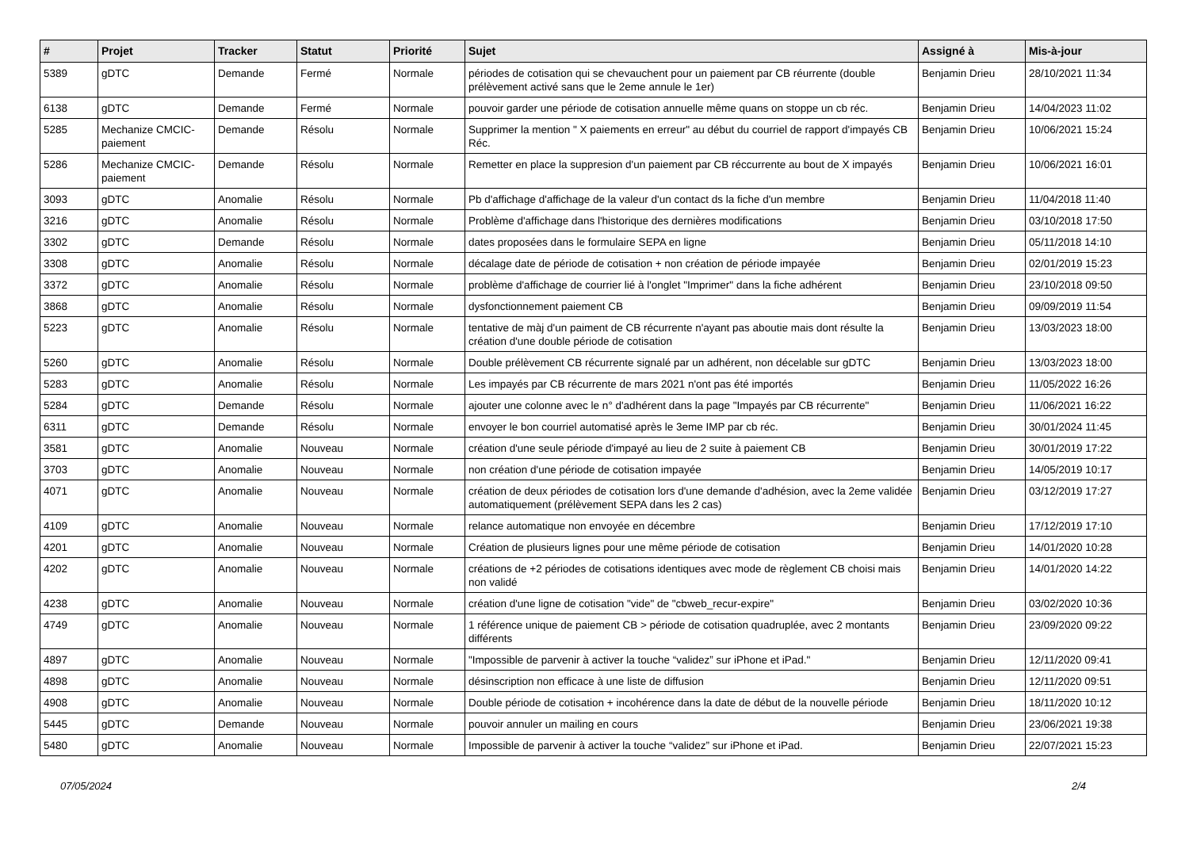| # | Projet | Tracker | Statut | Priorité | Sujet | Assigné à | Mis-à-jour |
| --- | --- | --- | --- | --- | --- | --- | --- |
| 5389 | gDTC | Demande | Fermé | Normale | périodes de cotisation qui se chevauchent pour un paiement par CB réurrente (double prélèvement activé sans que le 2eme annule le 1er) | Benjamin Drieu | 28/10/2021 11:34 |
| 6138 | gDTC | Demande | Fermé | Normale | pouvoir garder une période de cotisation annuelle même quans on stoppe un cb réc. | Benjamin Drieu | 14/04/2023 11:02 |
| 5285 | Mechanize CMCIC-paiement | Demande | Résolu | Normale | Supprimer la mention " X paiements en erreur" au début du courriel de rapport d'impayés CB Réc. | Benjamin Drieu | 10/06/2021 15:24 |
| 5286 | Mechanize CMCIC-paiement | Demande | Résolu | Normale | Remetter en place la suppresion d'un paiement par CB réccurrente au bout de X impayés | Benjamin Drieu | 10/06/2021 16:01 |
| 3093 | gDTC | Anomalie | Résolu | Normale | Pb d'affichage d'affichage de la valeur d'un contact ds la fiche d'un membre | Benjamin Drieu | 11/04/2018 11:40 |
| 3216 | gDTC | Anomalie | Résolu | Normale | Problème d'affichage dans l'historique des dernières modifications | Benjamin Drieu | 03/10/2018 17:50 |
| 3302 | gDTC | Demande | Résolu | Normale | dates proposées dans le formulaire SEPA en ligne | Benjamin Drieu | 05/11/2018 14:10 |
| 3308 | gDTC | Anomalie | Résolu | Normale | décalage date de période de cotisation + non création de période impayée | Benjamin Drieu | 02/01/2019 15:23 |
| 3372 | gDTC | Anomalie | Résolu | Normale | problème d'affichage de courrier lié à l'onglet "Imprimer" dans la fiche adhérent | Benjamin Drieu | 23/10/2018 09:50 |
| 3868 | gDTC | Anomalie | Résolu | Normale | dysfonctionnement paiement CB | Benjamin Drieu | 09/09/2019 11:54 |
| 5223 | gDTC | Anomalie | Résolu | Normale | tentative de màj d'un paiment de CB récurrente n'ayant pas aboutie mais dont résulte la création d'une double période de cotisation | Benjamin Drieu | 13/03/2023 18:00 |
| 5260 | gDTC | Anomalie | Résolu | Normale | Double prélèvement CB récurrente signalé par un adhérent, non décelable sur gDTC | Benjamin Drieu | 13/03/2023 18:00 |
| 5283 | gDTC | Anomalie | Résolu | Normale | Les impayés par CB récurrente de mars 2021 n'ont pas été importés | Benjamin Drieu | 11/05/2022 16:26 |
| 5284 | gDTC | Demande | Résolu | Normale | ajouter une colonne avec le n° d'adhérent dans la page "Impayés par CB récurrente" | Benjamin Drieu | 11/06/2021 16:22 |
| 6311 | gDTC | Demande | Résolu | Normale | envoyer le bon courriel automatisé après le 3eme IMP par cb réc. | Benjamin Drieu | 30/01/2024 11:45 |
| 3581 | gDTC | Anomalie | Nouveau | Normale | création d'une seule période d'impayé au lieu de 2 suite à paiement CB | Benjamin Drieu | 30/01/2019 17:22 |
| 3703 | gDTC | Anomalie | Nouveau | Normale | non création d'une période de cotisation impayée | Benjamin Drieu | 14/05/2019 10:17 |
| 4071 | gDTC | Anomalie | Nouveau | Normale | création de deux périodes de cotisation lors d'une demande d'adhésion, avec la 2eme validée automatiquement (prélèvement SEPA dans les 2 cas) | Benjamin Drieu | 03/12/2019 17:27 |
| 4109 | gDTC | Anomalie | Nouveau | Normale | relance automatique non envoyée en décembre | Benjamin Drieu | 17/12/2019 17:10 |
| 4201 | gDTC | Anomalie | Nouveau | Normale | Création de plusieurs lignes pour une même période de cotisation | Benjamin Drieu | 14/01/2020 10:28 |
| 4202 | gDTC | Anomalie | Nouveau | Normale | créations de +2 périodes de cotisations identiques avec mode de règlement CB choisi mais non validé | Benjamin Drieu | 14/01/2020 14:22 |
| 4238 | gDTC | Anomalie | Nouveau | Normale | création d'une ligne de cotisation "vide" de "cbweb_recur-expire" | Benjamin Drieu | 03/02/2020 10:36 |
| 4749 | gDTC | Anomalie | Nouveau | Normale | 1 référence unique de paiement CB > période de cotisation quadruplée, avec 2 montants différents | Benjamin Drieu | 23/09/2020 09:22 |
| 4897 | gDTC | Anomalie | Nouveau | Normale | "Impossible de parvenir à activer la touche “validez” sur iPhone et iPad." | Benjamin Drieu | 12/11/2020 09:41 |
| 4898 | gDTC | Anomalie | Nouveau | Normale | désinscription non efficace à une liste de diffusion | Benjamin Drieu | 12/11/2020 09:51 |
| 4908 | gDTC | Anomalie | Nouveau | Normale | Double période de cotisation + incohérence dans la date de début de la nouvelle période | Benjamin Drieu | 18/11/2020 10:12 |
| 5445 | gDTC | Demande | Nouveau | Normale | pouvoir annuler un mailing en cours | Benjamin Drieu | 23/06/2021 19:38 |
| 5480 | gDTC | Anomalie | Nouveau | Normale | Impossible de parvenir à activer la touche “validez” sur iPhone et iPad. | Benjamin Drieu | 22/07/2021 15:23 |
07/05/2024 2/4